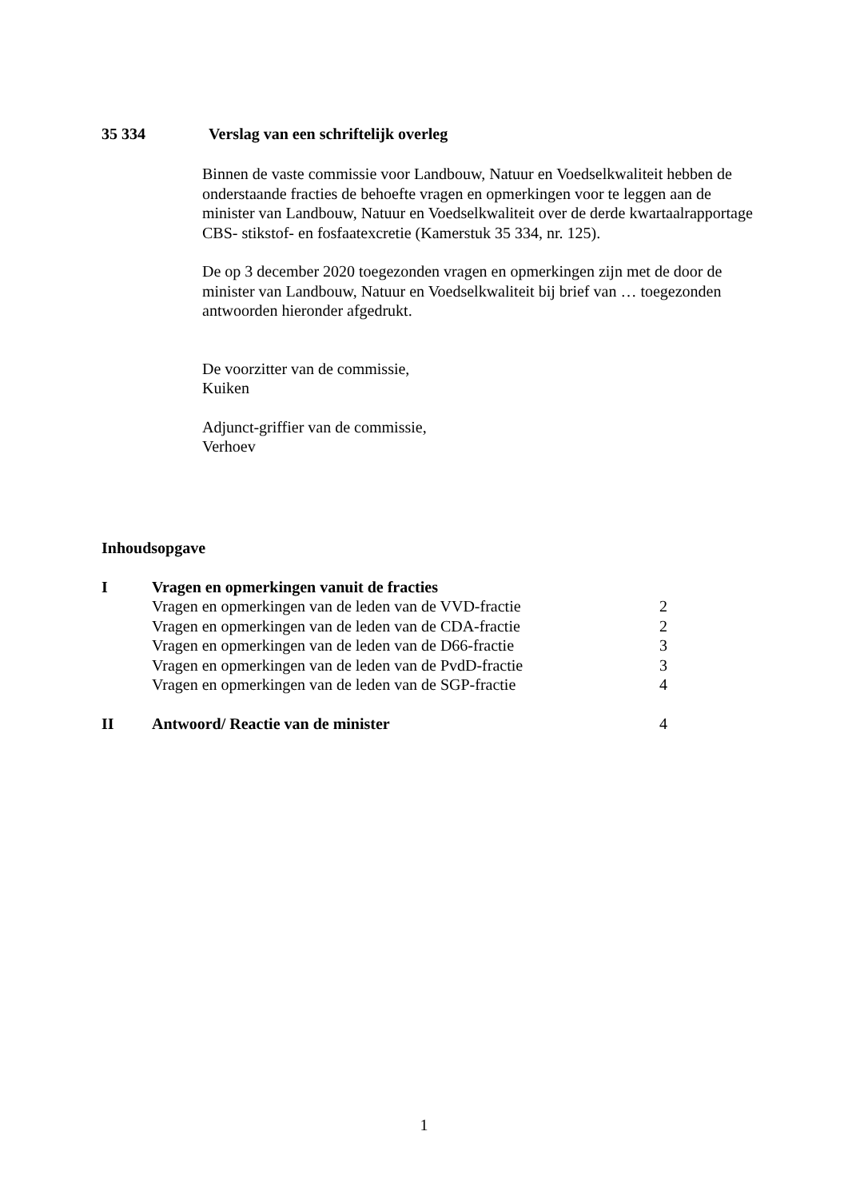35 334 Verslag van een schriftelijk overleg
Binnen de vaste commissie voor Landbouw, Natuur en Voedselkwaliteit hebben de onderstaande fracties de behoefte vragen en opmerkingen voor te leggen aan de minister van Landbouw, Natuur en Voedselkwaliteit over de derde kwartaalrapportage CBS- stikstof- en fosfaatexcretie (Kamerstuk 35 334, nr. 125).
De op 3 december 2020 toegezonden vragen en opmerkingen zijn met de door de minister van Landbouw, Natuur en Voedselkwaliteit bij brief van … toegezonden antwoorden hieronder afgedrukt.
De voorzitter van de commissie,
Kuiken
Adjunct-griffier van de commissie,
Verhoev
Inhoudsopgave
| I | Vragen en opmerkingen vanuit de fracties | |
| | Vragen en opmerkingen van de leden van de VVD-fractie | 2 |
| | Vragen en opmerkingen van de leden van de CDA-fractie | 2 |
| | Vragen en opmerkingen van de leden van de D66-fractie | 3 |
| | Vragen en opmerkingen van de leden van de PvdD-fractie | 3 |
| | Vragen en opmerkingen van de leden van de SGP-fractie | 4 |
| II | Antwoord/ Reactie van de minister | 4 |
1